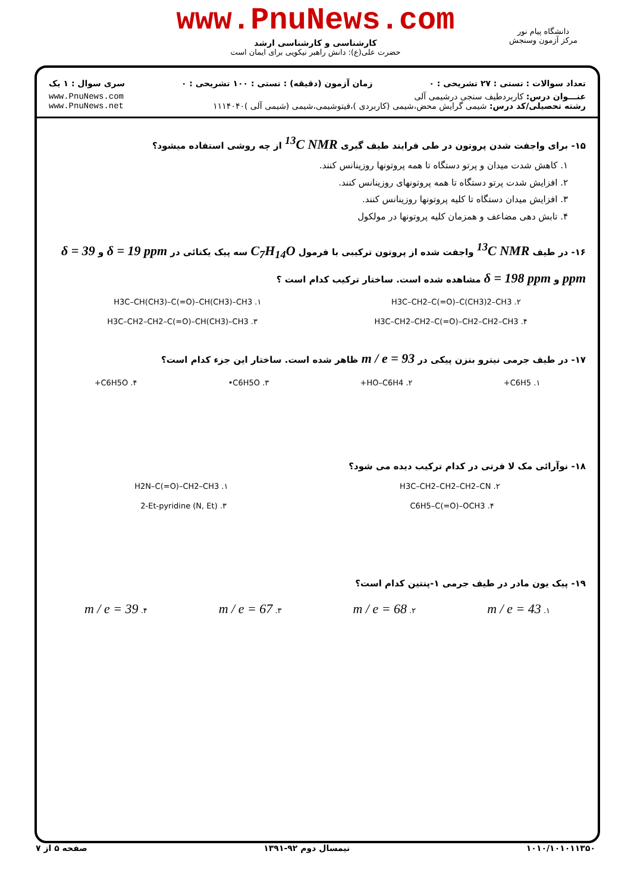www.PnuNews.com
کارشناسی و کارشناسی ارشد
حضرت علی(ع): دانش راهبر نیکویی برای ایمان است
دانشگاه پیام نور
مرکز آزمون وسنجش
تعداد سوالات : تستی : ۲۷ تشریحی : ۰ زمان آزمون (دقیقه) : تستی : ۱۰۰ تشریحی : ۰ سری سوال : ۱ یک
عنـــوان درس: کاربردطیف سنجی درشیمی آلی www.PnuNews.com
رشته تحصیلی/کد درس: شیمی گرایش محض،شیمی (کاربردی )،فیتوشیمی،شیمی (شیمی آلی )۱۱۱۴۰۴۰ www.PnuNews.net
۱۵- برای واجفت شدن پروتون در طی فرایند طیف گیری <sup>13</sup>C NMR از چه روشی استفاده میشود؟
۱. کاهش شدت میدان و پرتو دستگاه تا همه پروتونها روزینانس کنند.
۲. افزایش شدت پرتو دستگاه تا همه پروتونهای روزینانس کنند.
۳. افزایش میدان دستگاه تا کلیه پروتونها روزینانس کنند.
۴. تابش دهی مضاعف و همزمان کلیه پروتونها در مولکول
۱۶- در طیف <sup>13</sup>C NMR واجفت شده از پروتون ترکیبی با فرمول C<sub>7</sub>H<sub>14</sub>O سه پیک یکتائی در δ = 19 ppm و δ = 39 ppm و δ = 198 ppm مشاهده شده است. ساختار ترکیب کدام است ؟
H3C–CH(CH3)–C(=O)–CH(CH3)–CH3 .۱ H3C–CH2–C(=O)–C(CH3)2–CH3 .۲
H3C–CH2–CH2–C(=O)–CH(CH3)–CH3 .۳ H3C–CH2–CH2–C(=O)–CH2–CH2–CH3 .۴
۱۷- در طیف جرمی نیترو بنزن پیکی در m / e = 93 ظاهر شده است. ساختار این جزء کدام است؟
۱. C6H5+ ۲. HO–C6H4+ ۳. C6H5O• ۴. C6H5O+
۱۸- نوآرائی مک لا فرتی در کدام ترکیب دیده می شود؟
H2N–C(=O)–CH2–CH3 .۱ H3C–CH2–CH2–CH2–CN .۲
2-Et-pyridine (N, Et) .۳ C6H5–C(=O)–OCH3 .۴
۱۹- پیک یون مادر در طیف جرمی ۱-پنتین کدام است؟
۱. m / e = 43 ۲. m / e = 68 ۳. m / e = 67 ۴. m / e = 39
۱۰۱۰/۱۰۱۰۱۱۳۵۰ نیمسال دوم ۹۲-۱۳۹۱ صفحه ۵ از ۷